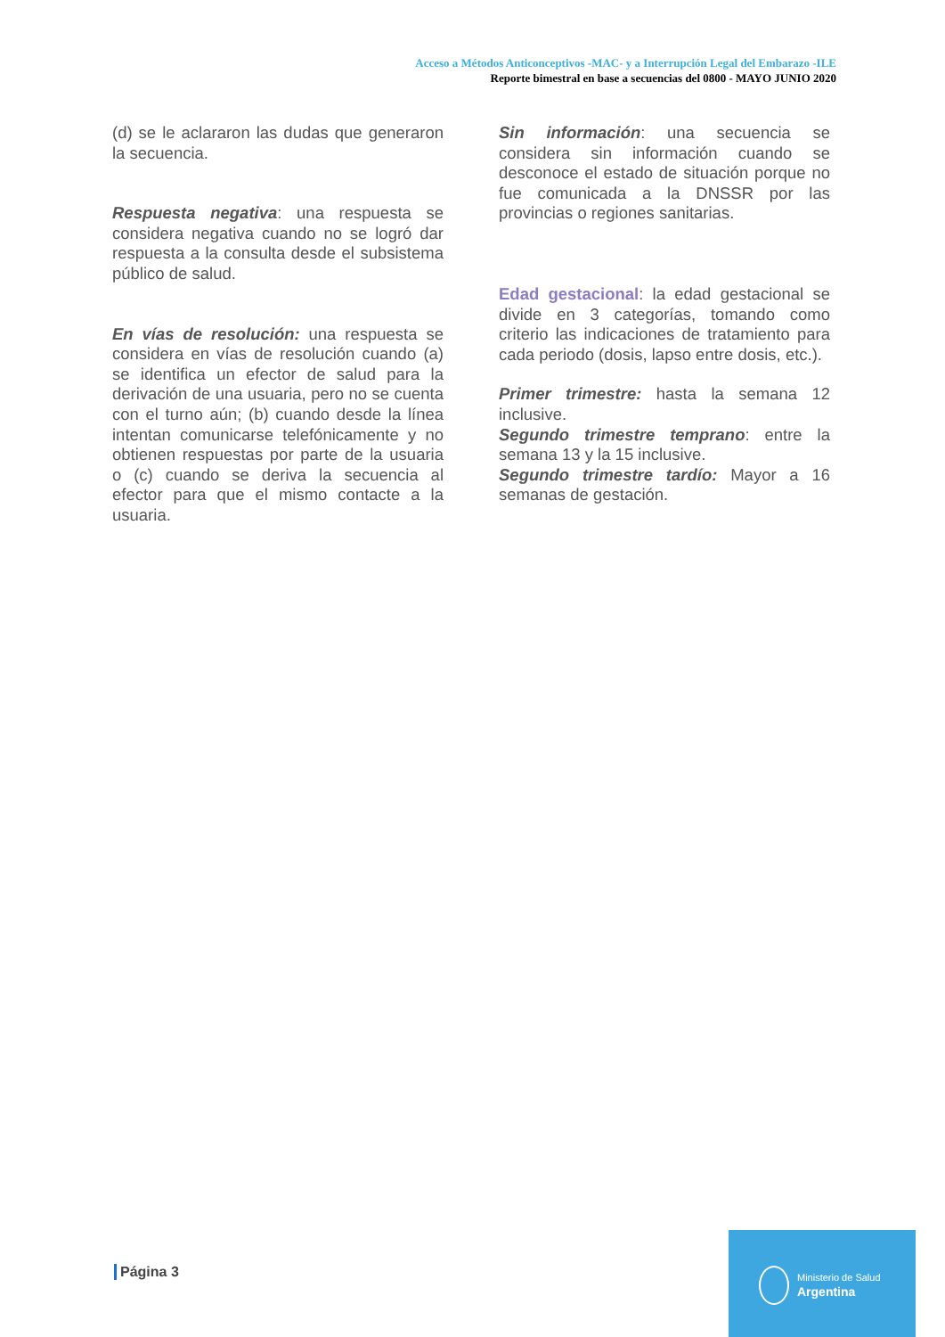Acceso a Métodos Anticonceptivos -MAC- y a Interrupción Legal del Embarazo -ILE
Reporte bimestral en base a secuencias del 0800 - MAYO JUNIO 2020
(d) se le aclararon las dudas que generaron la secuencia.
Respuesta negativa: una respuesta se considera negativa cuando no se logró dar respuesta a la consulta desde el subsistema público de salud.
En vías de resolución: una respuesta se considera en vías de resolución cuando (a) se identifica un efector de salud para la derivación de una usuaria, pero no se cuenta con el turno aún; (b) cuando desde la línea intentan comunicarse telefónicamente y no obtienen respuestas por parte de la usuaria o (c) cuando se deriva la secuencia al efector para que el mismo contacte a la usuaria.
Sin información: una secuencia se considera sin información cuando se desconoce el estado de situación porque no fue comunicada a la DNSSR por las provincias o regiones sanitarias.
Edad gestacional: la edad gestacional se divide en 3 categorías, tomando como criterio las indicaciones de tratamiento para cada periodo (dosis, lapso entre dosis, etc.).
Primer trimestre: hasta la semana 12 inclusive.
Segundo trimestre temprano: entre la semana 13 y la 15 inclusive.
Segundo trimestre tardío: Mayor a 16 semanas de gestación.
Página 3
Ministerio de Salud
Argentina